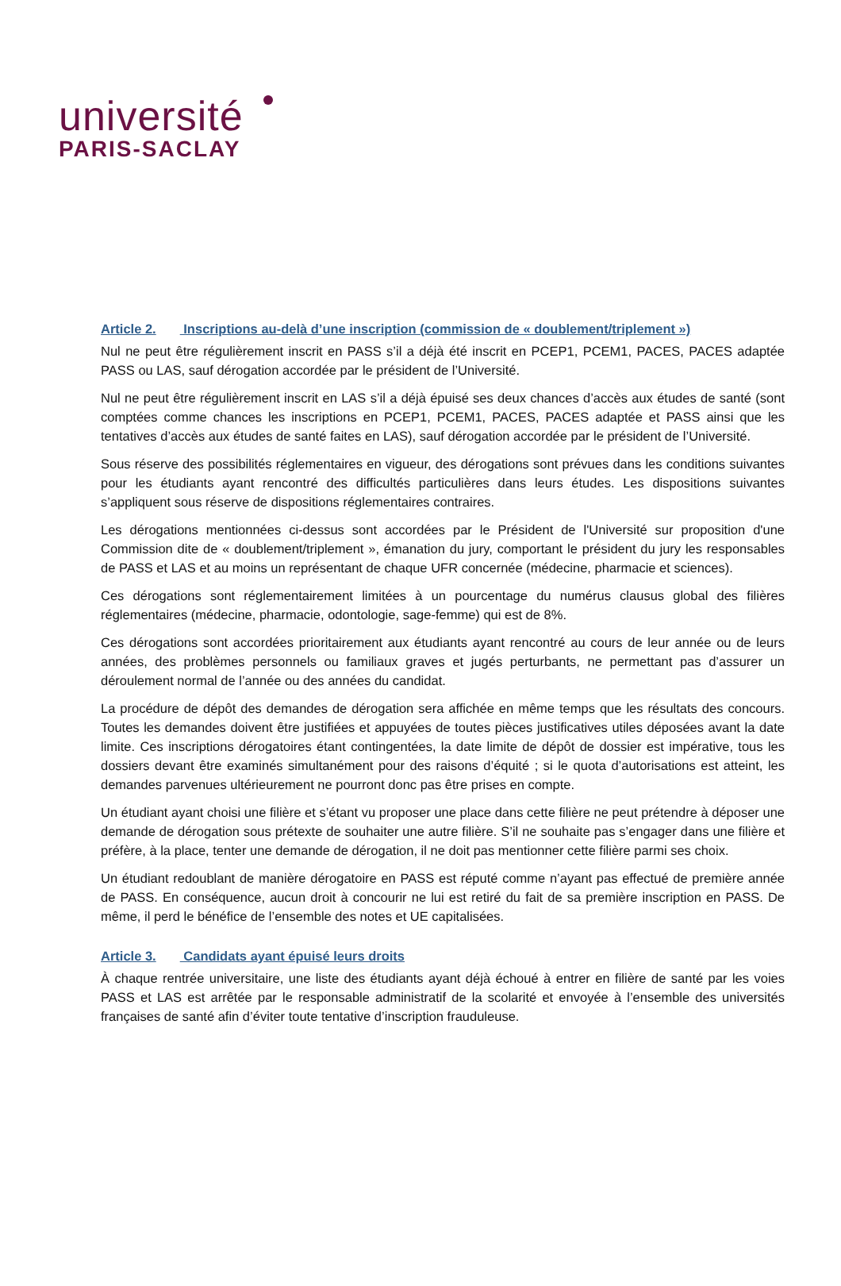université
PARIS-SACLAY
Article 2. Inscriptions au-delà d’une inscription (commission de « doublement/triplement »)
Nul ne peut être régulièrement inscrit en PASS s’il a déjà été inscrit en PCEP1, PCEM1, PACES, PACES adaptée PASS ou LAS, sauf dérogation accordée par le président de l’Université.
Nul ne peut être régulièrement inscrit en LAS s’il a déjà épuisé ses deux chances d’accès aux études de santé (sont comptées comme chances les inscriptions en PCEP1, PCEM1, PACES, PACES adaptée et PASS ainsi que les tentatives d’accès aux études de santé faites en LAS), sauf dérogation accordée par le président de l’Université.
Sous réserve des possibilités réglementaires en vigueur, des dérogations sont prévues dans les conditions suivantes pour les étudiants ayant rencontré des difficultés particulières dans leurs études. Les dispositions suivantes s’appliquent sous réserve de dispositions réglementaires contraires.
Les dérogations mentionnées ci-dessus sont accordées par le Président de l'Université sur proposition d'une Commission dite de « doublement/triplement », émanation du jury, comportant le président du jury les responsables de PASS et LAS et au moins un représentant de chaque UFR concernée (médecine, pharmacie et sciences).
Ces dérogations sont réglementairement limitées à un pourcentage du numérus clausus global des filières réglementaires (médecine, pharmacie, odontologie, sage-femme) qui est de 8%.
Ces dérogations sont accordées prioritairement aux étudiants ayant rencontré au cours de leur année ou de leurs années, des problèmes personnels ou familiaux graves et jugés perturbants, ne permettant pas d’assurer un déroulement normal de l’année ou des années du candidat.
La procédure de dépôt des demandes de dérogation sera affichée en même temps que les résultats des concours. Toutes les demandes doivent être justifiées et appuyées de toutes pièces justificatives utiles déposées avant la date limite. Ces inscriptions dérogatoires étant contingentées, la date limite de dépôt de dossier est impérative, tous les dossiers devant être examinés simultanément pour des raisons d’équité ; si le quota d’autorisations est atteint, les demandes parvenues ultérieurement ne pourront donc pas être prises en compte.
Un étudiant ayant choisi une filière et s’étant vu proposer une place dans cette filière ne peut prétendre à déposer une demande de dérogation sous prétexte de souhaiter une autre filière. S’il ne souhaite pas s’engager dans une filière et préfère, à la place, tenter une demande de dérogation, il ne doit pas mentionner cette filière parmi ses choix.
Un étudiant redoublant de manière dérogatoire en PASS est réputé comme n’ayant pas effectué de première année de PASS. En conséquence, aucun droit à concourir ne lui est retiré du fait de sa première inscription en PASS. De même, il perd le bénéfice de l’ensemble des notes et UE capitalisées.
Article 3. Candidats ayant épuisé leurs droits
À chaque rentrée universitaire, une liste des étudiants ayant déjà échoué à entrer en filière de santé par les voies PASS et LAS est arrêtée par le responsable administratif de la scolarité et envoyée à l’ensemble des universités françaises de santé afin d’éviter toute tentative d’inscription frauduleuse.